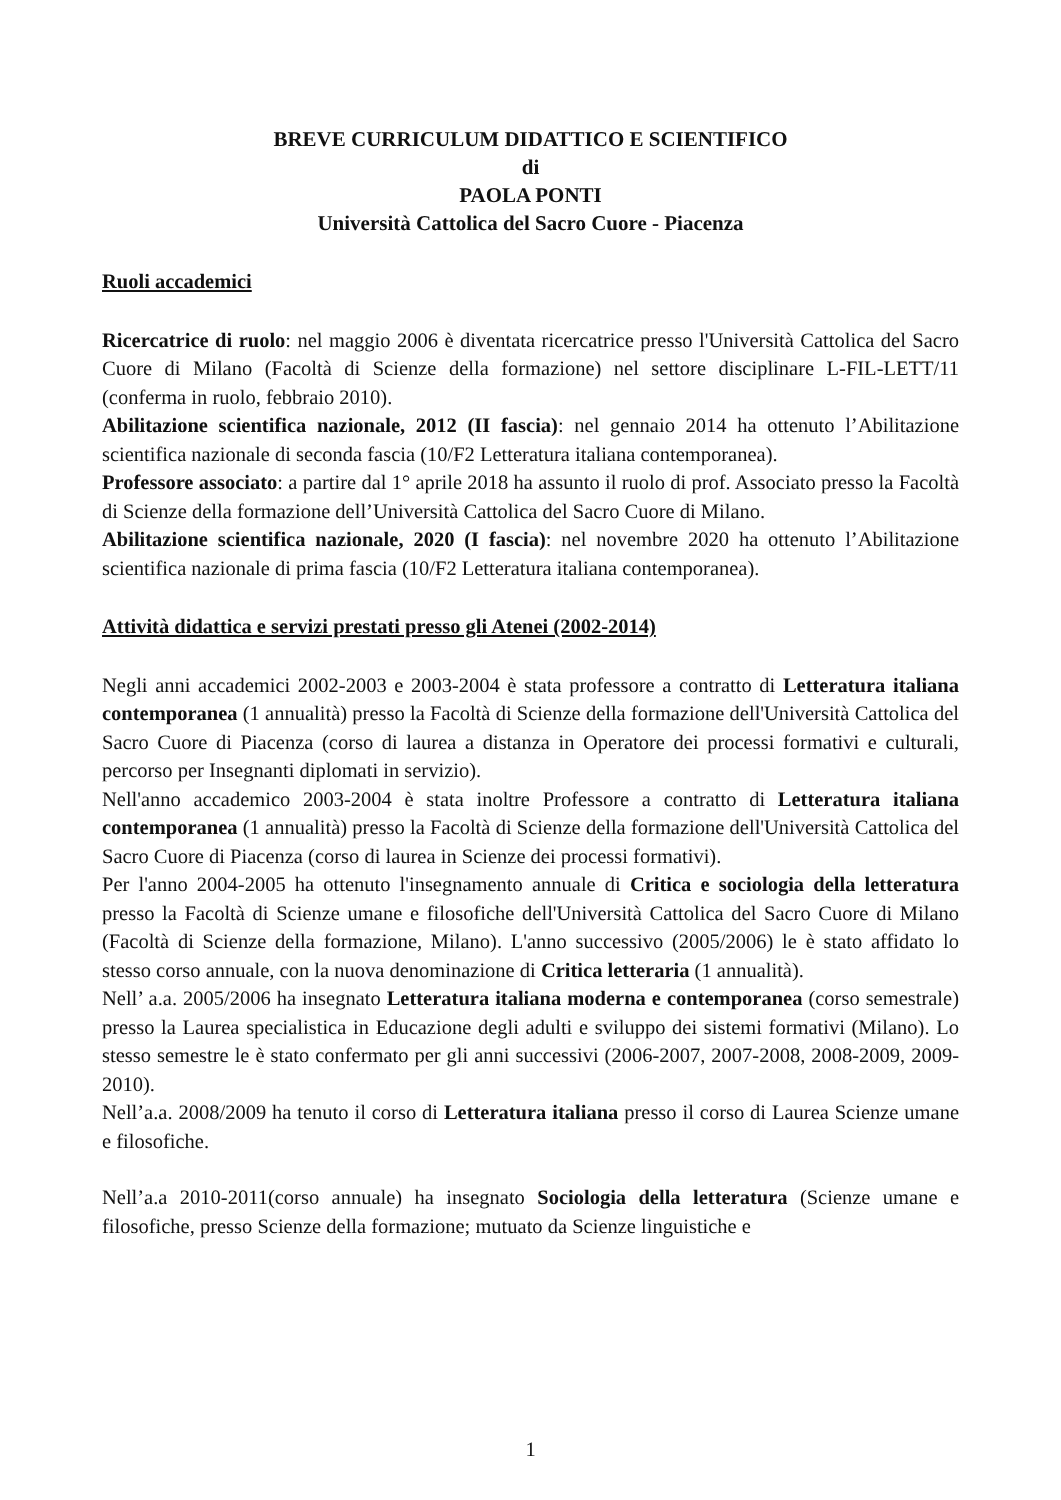BREVE CURRICULUM DIDATTICO E SCIENTIFICO
di
PAOLA PONTI
Università Cattolica del Sacro Cuore - Piacenza
Ruoli accademici
Ricercatrice di ruolo: nel maggio 2006 è diventata ricercatrice presso l'Università Cattolica del Sacro Cuore di Milano (Facoltà di Scienze della formazione) nel settore disciplinare L-FIL-LETT/11 (conferma in ruolo, febbraio 2010).
Abilitazione scientifica nazionale, 2012 (II fascia): nel gennaio 2014 ha ottenuto l’Abilitazione scientifica nazionale di seconda fascia (10/F2 Letteratura italiana contemporanea).
Professore associato: a partire dal 1° aprile 2018 ha assunto il ruolo di prof. Associato presso la Facoltà di Scienze della formazione dell’Università Cattolica del Sacro Cuore di Milano.
Abilitazione scientifica nazionale, 2020 (I fascia): nel novembre 2020 ha ottenuto l’Abilitazione scientifica nazionale di prima fascia (10/F2 Letteratura italiana contemporanea).
Attività didattica e servizi prestati presso gli Atenei (2002-2014)
Negli anni accademici 2002-2003 e 2003-2004 è stata professore a contratto di Letteratura italiana contemporanea (1 annualità) presso la Facoltà di Scienze della formazione dell'Università Cattolica del Sacro Cuore di Piacenza (corso di laurea a distanza in Operatore dei processi formativi e culturali, percorso per Insegnanti diplomati in servizio).
Nell'anno accademico 2003-2004 è stata inoltre Professore a contratto di Letteratura italiana contemporanea (1 annualità) presso la Facoltà di Scienze della formazione dell'Università Cattolica del Sacro Cuore di Piacenza (corso di laurea in Scienze dei processi formativi).
Per l'anno 2004-2005 ha ottenuto l'insegnamento annuale di Critica e sociologia della letteratura presso la Facoltà di Scienze umane e filosofiche dell'Università Cattolica del Sacro Cuore di Milano (Facoltà di Scienze della formazione, Milano). L'anno successivo (2005/2006) le è stato affidato lo stesso corso annuale, con la nuova denominazione di Critica letteraria (1 annualità).
Nell’ a.a. 2005/2006 ha insegnato Letteratura italiana moderna e contemporanea (corso semestrale) presso la Laurea specialistica in Educazione degli adulti e sviluppo dei sistemi formativi (Milano). Lo stesso semestre le è stato confermato per gli anni successivi (2006-2007, 2007-2008, 2008-2009, 2009-2010).
Nell’a.a. 2008/2009 ha tenuto il corso di Letteratura italiana presso il corso di Laurea Scienze umane e filosofiche.
Nell’a.a 2010-2011(corso annuale) ha insegnato Sociologia della letteratura (Scienze umane e filosofiche, presso Scienze della formazione; mutuato da Scienze linguistiche e
1